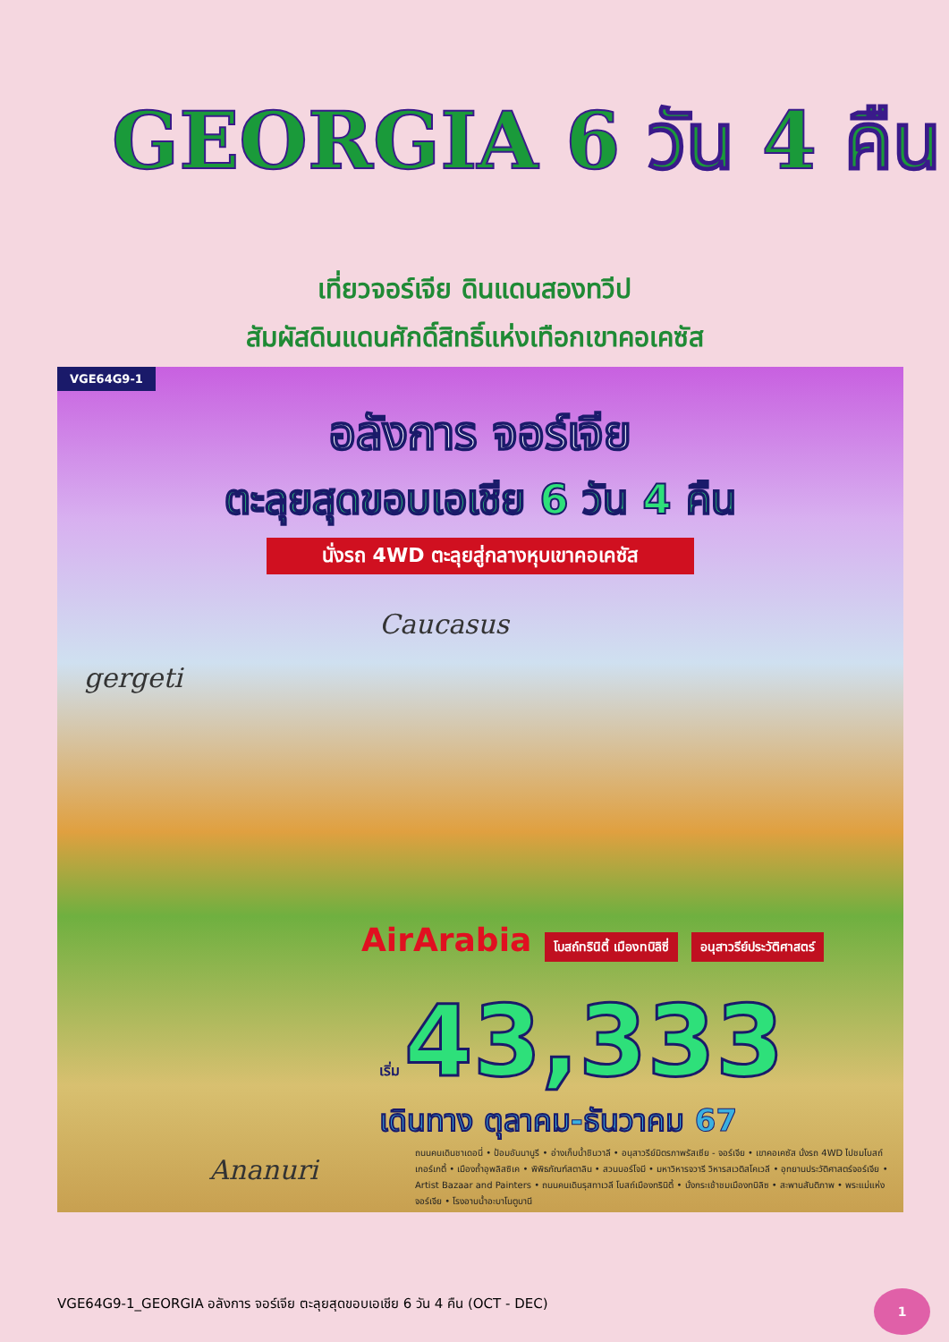GEORGIA 6 วัน 4 คืน
เที่ยวจอร์เจีย ดินแดนสองทวีป
สัมผัสดินแดนศักดิ์สิทธิ์แห่งเทือกเขาคอเคซัส
VGE64G9-1
อลังการ จอร์เจีย
ตะลุยสุดขอบเอเชีย 6 วัน 4 คืน
นั่งรถ 4WD ตะลุยสู่กลางหุบเขาคอเคซัส
Caucasus
gergeti
Ananuri
AirArabia โบสถ์ทรินิตี้ เมืองทบิลิซี่ อนุสาวรีย์ประวัติศาสตร์
เริ่ม 43,333
เดินทาง ตุลาคม-ธันวาคม 67
ถนนคนเดินชาเดอนี่ • ป้อมอันนานูรี • อ่างเก็บน้ำชินวาลี • อนุสาวรีย์มิตรภาพรัสเซีย - จอร์เจีย • เขาคอเคซัส นั่งรถ 4WD ไปชมโบสถ์เกอร์เกตี้ • เมืองถ้ำอุพลิสซิเค • พิพิธภัณฑ์สตาลิน • สวนบอร์โจมี • มหาวิหารจวารี วิหารสเวติสโคเวลี • อุทยานประวัติศาสตร์จอร์เจีย • Artist Bazaar and Painters • ถนนคนเดินรุสทาเวลี โบสถ์เมืองทรินิตี้ • นั่งกระเช้าชมเมืองทบิลิซ • สะพานสันติภาพ • พระแม่แห่งจอร์เจีย • โรงอาบน้ำอะบาโนตูบานี
VGE64G9-1_GEORGIA อลังการ จอร์เจีย ตะลุยสุดขอบเอเชีย 6 วัน 4 คืน (OCT - DEC)
1